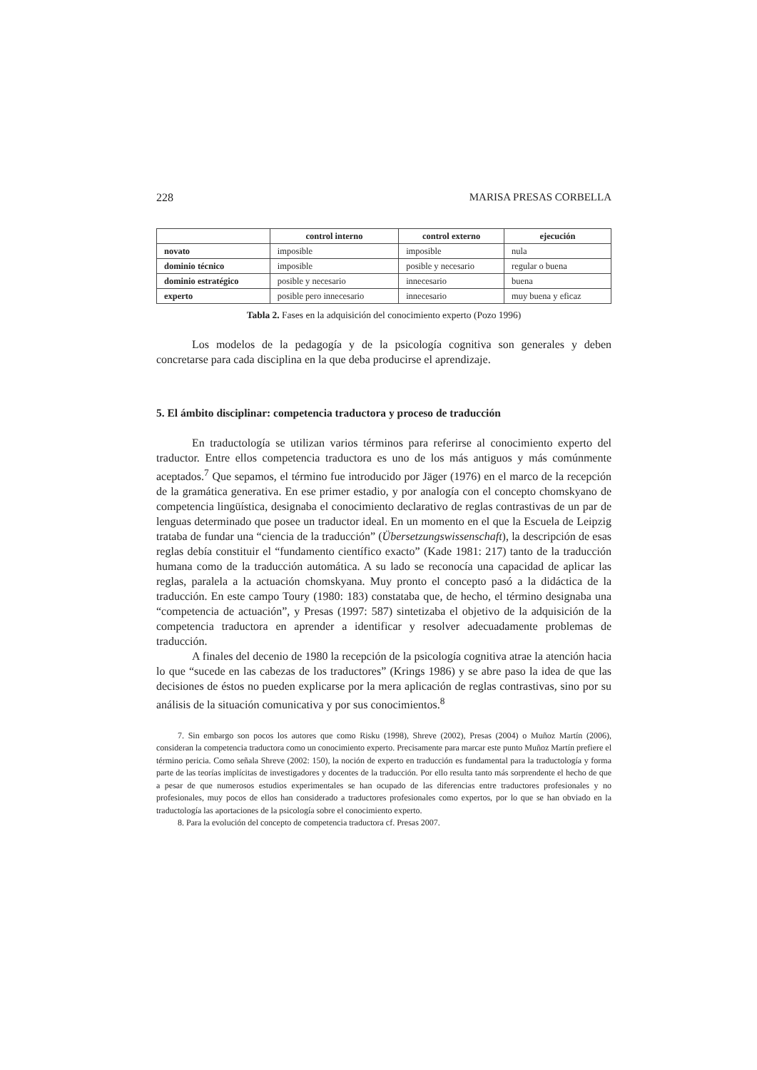228 MARISA PRESAS CORBELLA
| | control interno | control externo | ejecución |
| --- | --- | --- | --- |
| novato | imposible | imposible | nula |
| dominio técnico | imposible | posible y necesario | regular o buena |
| dominio estratégico | posible y necesario | innecesario | buena |
| experto | posible pero innecesario | innecesario | muy buena y eficaz |
Tabla 2. Fases en la adquisición del conocimiento experto (Pozo 1996)
Los modelos de la pedagogía y de la psicología cognitiva son generales y deben concretarse para cada disciplina en la que deba producirse el aprendizaje.
5. El ámbito disciplinar: competencia traductora y proceso de traducción
En traductología se utilizan varios términos para referirse al conocimiento experto del traductor. Entre ellos competencia traductora es uno de los más antiguos y más comúnmente aceptados.<sup>7</sup> Que sepamos, el término fue introducido por Jäger (1976) en el marco de la recepción de la gramática generativa. En ese primer estadio, y por analogía con el concepto chomskyano de competencia lingüística, designaba el conocimiento declarativo de reglas contrastivas de un par de lenguas determinado que posee un traductor ideal. En un momento en el que la Escuela de Leipzig trataba de fundar una “ciencia de la traducción” (Übersetzungswissenschaft), la descripción de esas reglas debía constituir el “fundamento científico exacto” (Kade 1981: 217) tanto de la traducción humana como de la traducción automática. A su lado se reconocía una capacidad de aplicar las reglas, paralela a la actuación chomskyana. Muy pronto el concepto pasó a la didáctica de la traducción. En este campo Toury (1980: 183) constataba que, de hecho, el término designaba una “competencia de actuación”, y Presas (1997: 587) sintetizaba el objetivo de la adquisición de la competencia traductora en aprender a identificar y resolver adecuadamente problemas de traducción.
A finales del decenio de 1980 la recepción de la psicología cognitiva atrae la atención hacia lo que “sucede en las cabezas de los traductores” (Krings 1986) y se abre paso la idea de que las decisiones de éstos no pueden explicarse por la mera aplicación de reglas contrastivas, sino por su análisis de la situación comunicativa y por sus conocimientos.<sup>8</sup>
7. Sin embargo son pocos los autores que como Risku (1998), Shreve (2002), Presas (2004) o Muñoz Martín (2006), consideran la competencia traductora como un conocimiento experto. Precisamente para marcar este punto Muñoz Martín prefiere el término pericia. Como señala Shreve (2002: 150), la noción de experto en traducción es fundamental para la traductología y forma parte de las teorías implícitas de investigadores y docentes de la traducción. Por ello resulta tanto más sorprendente el hecho de que a pesar de que numerosos estudios experimentales se han ocupado de las diferencias entre traductores profesionales y no profesionales, muy pocos de ellos han considerado a traductores profesionales como expertos, por lo que se han obviado en la traductología las aportaciones de la psicología sobre el conocimiento experto.
8. Para la evolución del concepto de competencia traductora cf. Presas 2007.